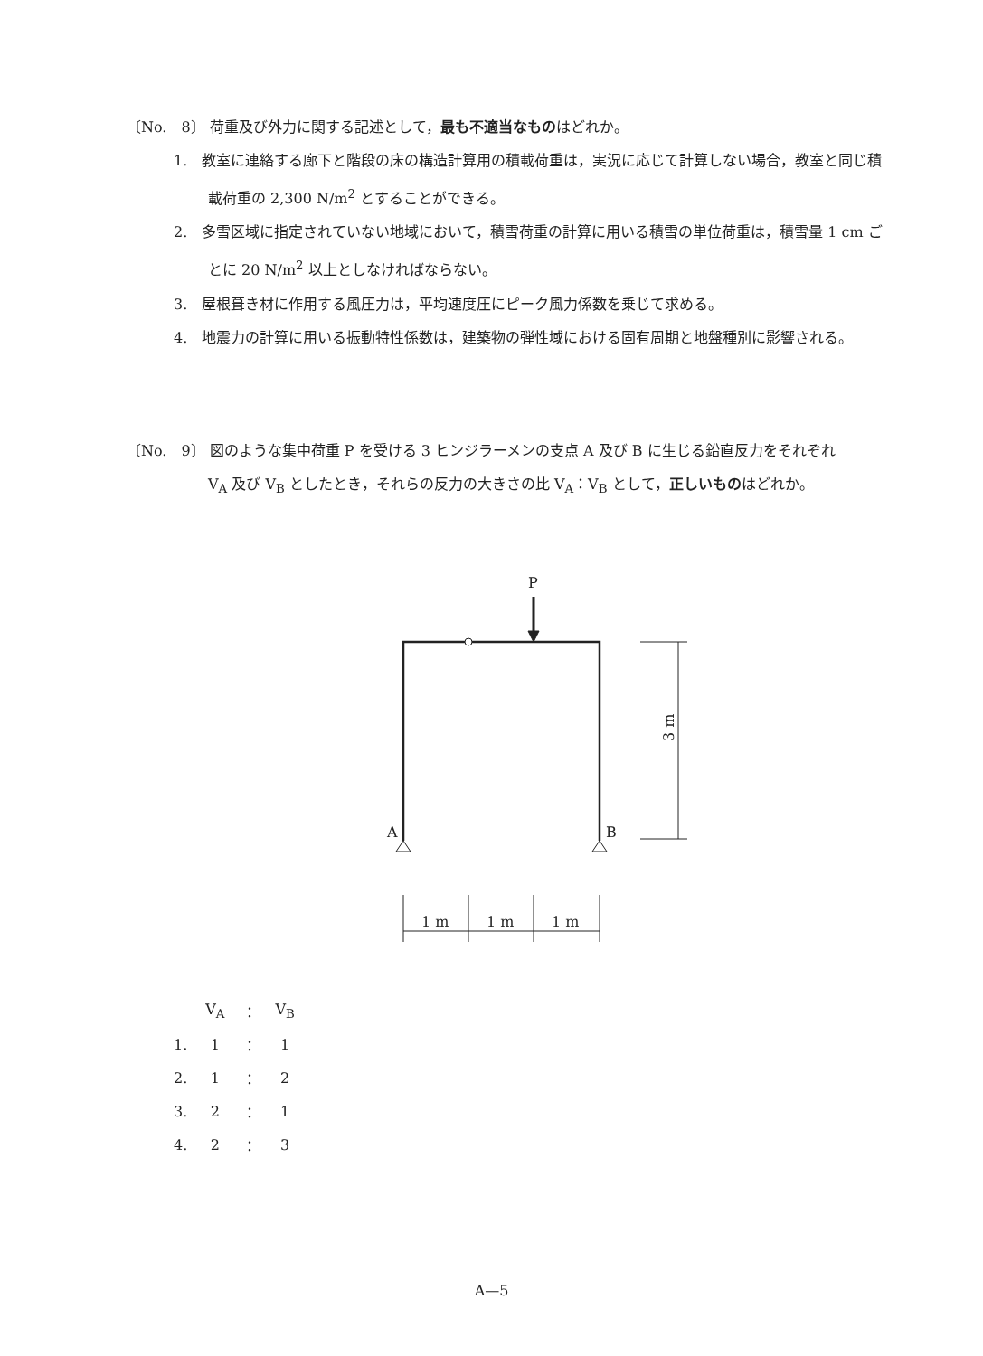〔No.　8〕 荷重及び外力に関する記述として，最も不適当なものはどれか。
1.　教室に連絡する廊下と階段の床の構造計算用の積載荷重は，実況に応じて計算しない場合，教室と同じ積載荷重の 2,300 N/m<sup>2</sup> とすることができる。
2.　多雪区域に指定されていない地域において，積雪荷重の計算に用いる積雪の単位荷重は，積雪量 1 cm ごとに 20 N/m<sup>2</sup> 以上としなければならない。
3.　屋根葺き材に作用する風圧力は，平均速度圧にピーク風力係数を乗じて求める。
4.　地震力の計算に用いる振動特性係数は，建築物の弾性域における固有周期と地盤種別に影響される。
〔No.　9〕 図のような集中荷重 P を受ける 3 ヒンジラーメンの支点 A 及び B に生じる鉛直反力をそれぞれ
V<sub>A</sub> 及び V<sub>B</sub> としたとき，それらの反力の大きさの比 V<sub>A</sub>：V<sub>B</sub> として，正しいものはどれか。
P
A
B
1 m
1 m
1 m
3 m
| | V<sub>A</sub> | ： | V<sub>B</sub> |
| 1. | 1 | ： | 1 |
| 2. | 1 | ： | 2 |
| 3. | 2 | ： | 1 |
| 4. | 2 | ： | 3 |
A—5